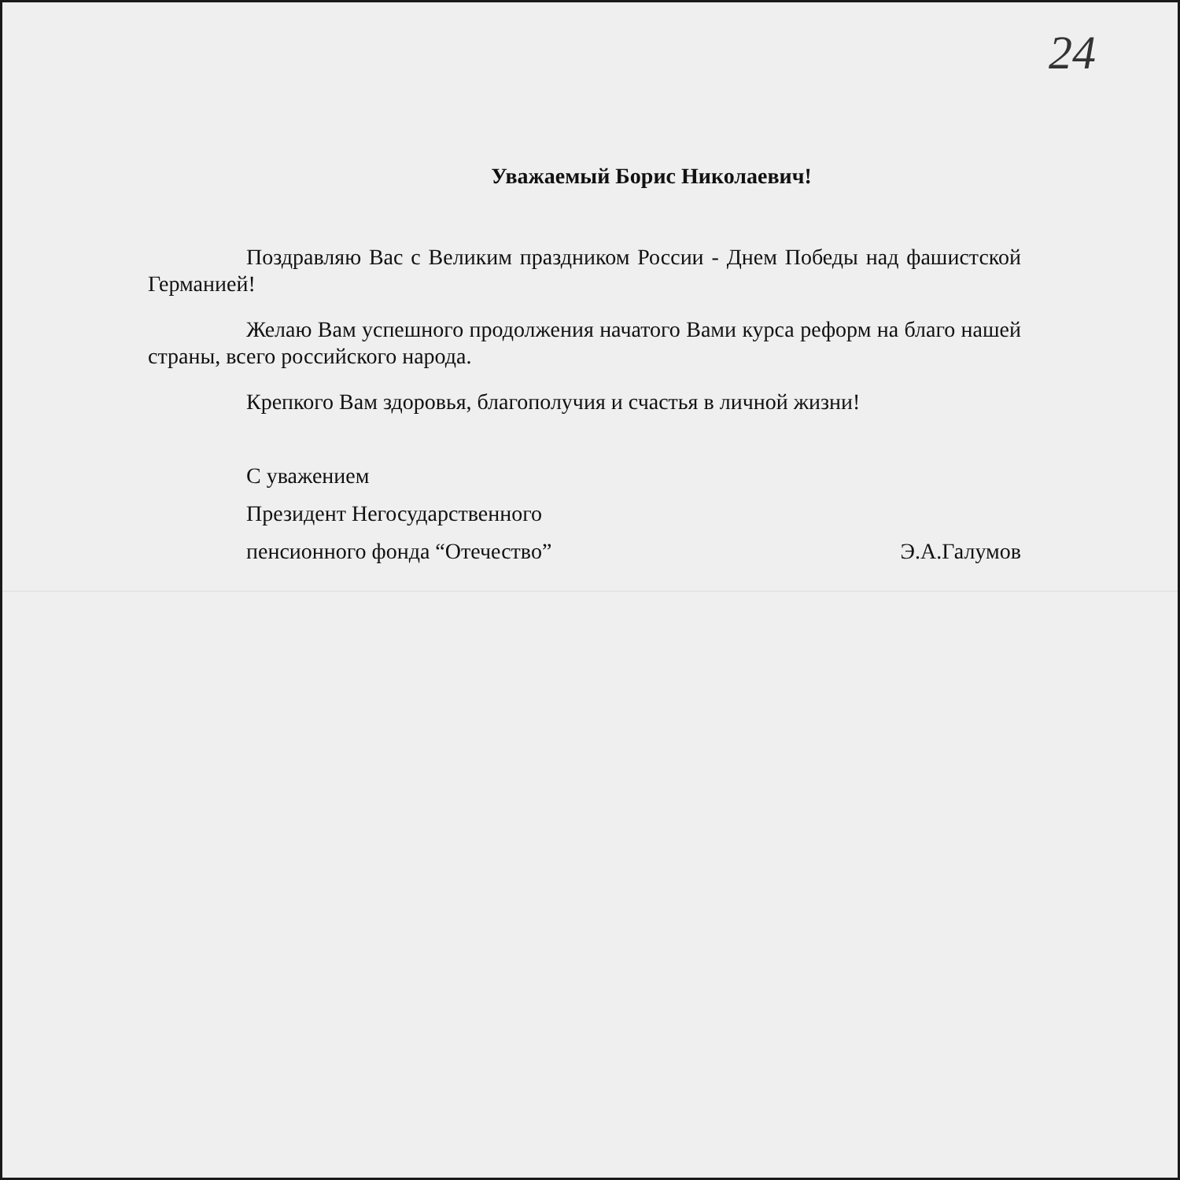24
Уважаемый Борис Николаевич!
Поздравляю Вас с Великим праздником России - Днем Победы над фашистской Германией!
Желаю Вам успешного продолжения начатого Вами курса реформ на благо нашей страны, всего российского народа.
Крепкого Вам здоровья, благополучия и счастья в личной жизни!
С уважением
Президент Негосударственного
пенсионного фонда “Отечество” Э.А.Галумов